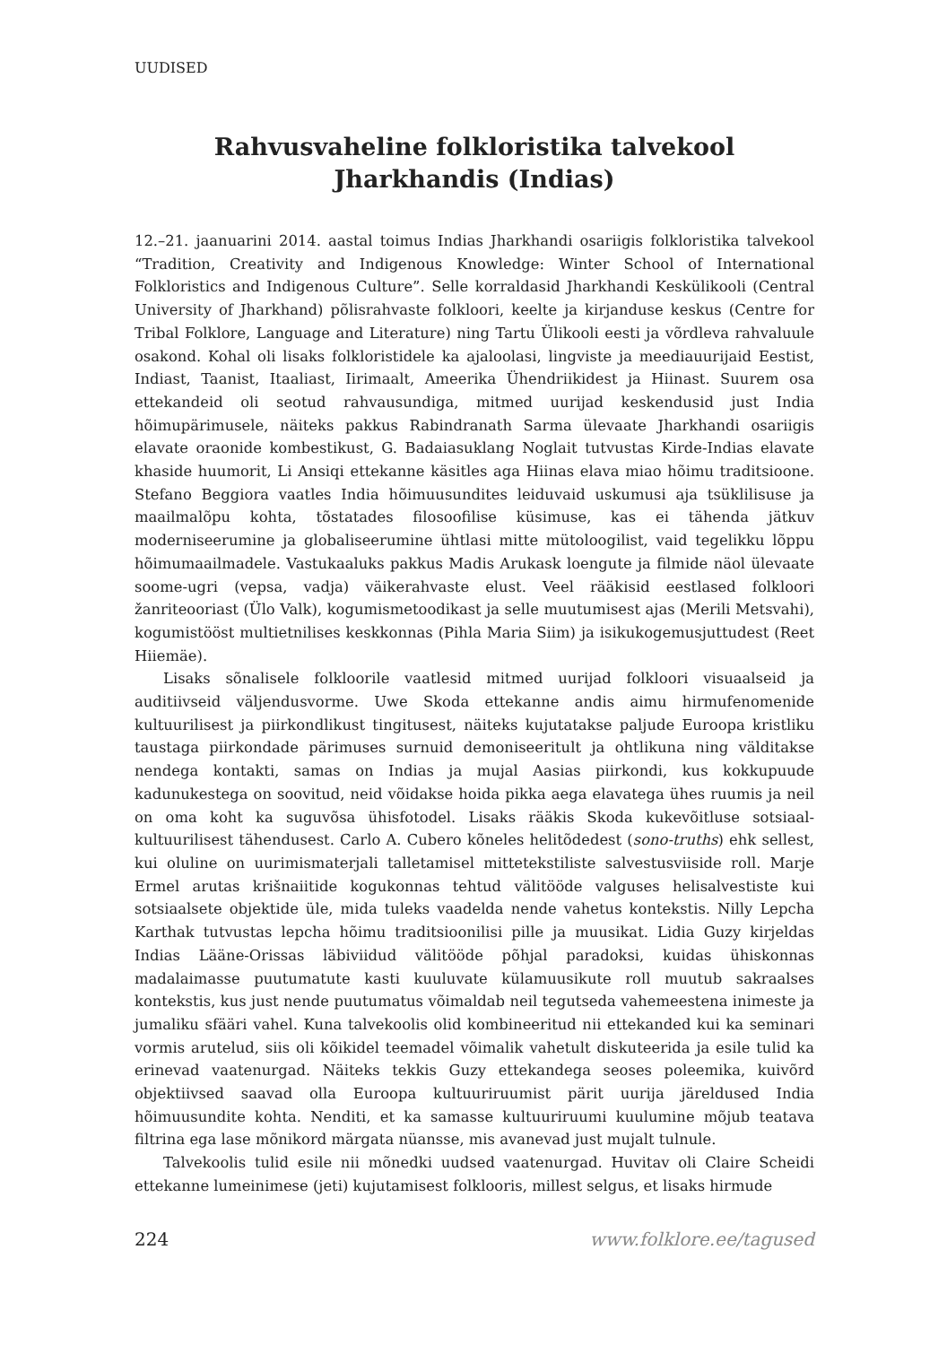UUDISED
Rahvusvaheline folkloristika talvekool
Jharkhandis (Indias)
12.–21. jaanuarini 2014. aastal toimus Indias Jharkhandi osariigis folkloristika talvekool “Tradition, Creativity and Indigenous Knowledge: Winter School of International Folkloristics and Indigenous Culture”. Selle korraldasid Jharkhandi Keskülikooli (Central University of Jharkhand) põlisrahvaste folkloori, keelte ja kirjanduse keskus (Centre for Tribal Folklore, Language and Literature) ning Tartu Ülikooli eesti ja võrdleva rahvaluule osakond. Kohal oli lisaks folkloristidele ka ajaloolasi, lingviste ja meediauurijaid Eestist, Indiast, Taanist, Itaaliast, Iirimaalt, Ameerika Ühendriikidest ja Hiinast. Suurem osa ettekandeid oli seotud rahvausundiga, mitmed uurijad keskendusid just India hõimupärimusele, näiteks pakkus Rabindranath Sarma ülevaate Jharkhandi osariigis elavate oraonide kombestikust, G. Badaiasuklang Noglait tutvustas Kirde-Indias elavate khaside huumorit, Li Ansiqi ettekanne käsitles aga Hiinas elava miao hõimu traditsioone. Stefano Beggiora vaatles India hõimuusundites leiduvaid uskumusi aja tsüklilisuse ja maailmalõpu kohta, tõstatades filosoofilise küsimuse, kas ei tähenda jätkuv moderniseerumine ja globaliseerumine ühtlasi mitte mütoloogilist, vaid tegelikku lõppu hõimumaailmadele. Vastukaaluks pakkus Madis Arukask loengute ja filmide näol ülevaate soome-ugri (vepsa, vadja) väikerahvaste elust. Veel rääkisid eestlased folkloori žanriteooriast (Ülo Valk), kogumismetoodikast ja selle muutumisest ajas (Merili Metsvahi), kogumistööst multietnilises keskkonnas (Pihla Maria Siim) ja isikukogemusjuttudest (Reet Hiiemäe).
Lisaks sõnalisele folkloorile vaatlesid mitmed uurijad folkloori visuaalseid ja auditiivseid väljendusvorme. Uwe Skoda ettekanne andis aimu hirmufenomenide kultuurilisest ja piirkondlikust tingitusest, näiteks kujutatakse paljude Euroopa kristliku taustaga piirkondade pärimuses surnuid demoniseeritult ja ohtlikuna ning välditakse nendega kontakti, samas on Indias ja mujal Aasias piirkondi, kus kokkupuude kadunukestega on soovitud, neid võidakse hoida pikka aega elavatega ühes ruumis ja neil on oma koht ka suguvõsa ühisfotodel. Lisaks rääkis Skoda kukevõitluse sotsiaal-kultuurilisest tähendusest. Carlo A. Cubero kõneles helitõdedest (sono-truths) ehk sellest, kui oluline on uurimismaterjali talletamisel mittetekstiliste salvestusviiside roll. Marje Ermel arutas krišnaiitide kogukonnas tehtud välitööde valguses helisalvestiste kui sotsiaalsete objektide üle, mida tuleks vaadelda nende vahetus kontekstis. Nilly Lepcha Karthak tutvustas lepcha hõimu traditsioonilisi pille ja muusikat. Lidia Guzy kirjeldas Indias Lääne-Orissas läbiviidud välitööde põhjal paradoksi, kuidas ühiskonnas madalaimasse puutumatute kasti kuuluvate külamuusikute roll muutub sakraalses kontekstis, kus just nende puutumatus võimaldab neil tegutseda vahemeestena inimeste ja jumaliku sfääri vahel. Kuna talvekoolis olid kombineeritud nii ettekanded kui ka seminari vormis arutelud, siis oli kõikidel teemadel võimalik vahetult diskuteerida ja esile tulid ka erinevad vaatenurgad. Näiteks tekkis Guzy ettekandega seoses poleemika, kuivõrd objektiivsed saavad olla Euroopa kultuuriruumist pärit uurija järeldused India hõimuusundite kohta. Nenditi, et ka samasse kultuuriruumi kuulumine mõjub teatava filtrina ega lase mõnikord märgata nüansse, mis avanevad just mujalt tulnule.
Talvekoolis tulid esile nii mõnedki uudsed vaatenurgad. Huvitav oli Claire Scheidi ettekanne lumeinimese (jeti) kujutamisest folklooris, millest selgus, et lisaks hirmude
224 www.folklore.ee/tagused